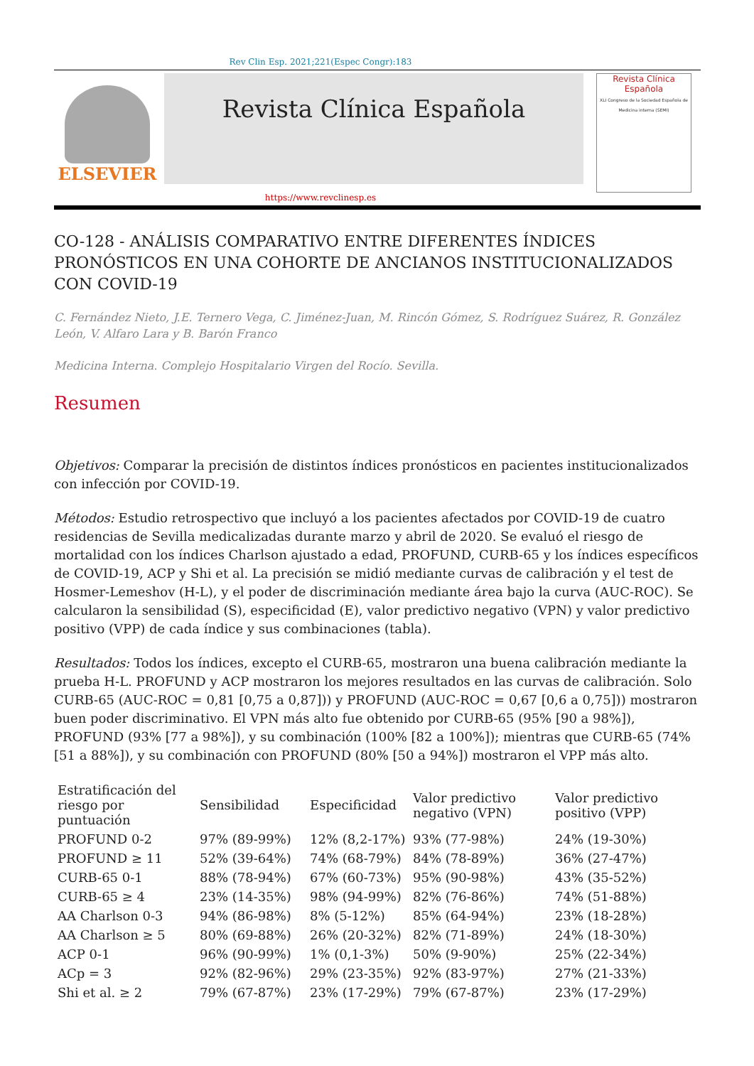Rev Clin Esp. 2021;221(Espec Congr):183
ELSEVIER
Revista Clínica Española
Revista Clínica
Española
XLI Congreso de la Sociedad Española de Medicina interna (SEMI)
https://www.revclinesp.es
CO-128 - ANÁLISIS COMPARATIVO ENTRE DIFERENTES ÍNDICES PRONÓSTICOS EN UNA COHORTE DE ANCIANOS INSTITUCIONALIZADOS CON COVID-19
C. Fernández Nieto, J.E. Ternero Vega, C. Jiménez-Juan, M. Rincón Gómez, S. Rodríguez Suárez, R. González León, V. Alfaro Lara y B. Barón Franco
Medicina Interna. Complejo Hospitalario Virgen del Rocío. Sevilla.
Resumen
Objetivos: Comparar la precisión de distintos índices pronósticos en pacientes institucionalizados con infección por COVID-19.
Métodos: Estudio retrospectivo que incluyó a los pacientes afectados por COVID-19 de cuatro residencias de Sevilla medicalizadas durante marzo y abril de 2020. Se evaluó el riesgo de mortalidad con los índices Charlson ajustado a edad, PROFUND, CURB-65 y los índices específicos de COVID-19, ACP y Shi et al. La precisión se midió mediante curvas de calibración y el test de Hosmer-Lemeshov (H-L), y el poder de discriminación mediante área bajo la curva (AUC-ROC). Se calcularon la sensibilidad (S), especificidad (E), valor predictivo negativo (VPN) y valor predictivo positivo (VPP) de cada índice y sus combinaciones (tabla).
Resultados: Todos los índices, excepto el CURB-65, mostraron una buena calibración mediante la prueba H-L. PROFUND y ACP mostraron los mejores resultados en las curvas de calibración. Solo CURB-65 (AUC-ROC = 0,81 [0,75 a 0,87])) y PROFUND (AUC-ROC = 0,67 [0,6 a 0,75])) mostraron buen poder discriminativo. El VPN más alto fue obtenido por CURB-65 (95% [90 a 98%]), PROFUND (93% [77 a 98%]), y su combinación (100% [82 a 100%]); mientras que CURB-65 (74% [51 a 88%]), y su combinación con PROFUND (80% [50 a 94%]) mostraron el VPP más alto.
| Estratificación del riesgo por puntuación | Sensibilidad | Especificidad | Valor predictivo negativo (VPN) | Valor predictivo positivo (VPP) |
| --- | --- | --- | --- | --- |
| PROFUND 0-2 | 97% (89-99%) | 12% (8,2-17%) | 93% (77-98%) | 24% (19-30%) |
| PROFUND ≥ 11 | 52% (39-64%) | 74% (68-79%) | 84% (78-89%) | 36% (27-47%) |
| CURB-65 0-1 | 88% (78-94%) | 67% (60-73%) | 95% (90-98%) | 43% (35-52%) |
| CURB-65 ≥ 4 | 23% (14-35%) | 98% (94-99%) | 82% (76-86%) | 74% (51-88%) |
| AA Charlson 0-3 | 94% (86-98%) | 8% (5-12%) | 85% (64-94%) | 23% (18-28%) |
| AA Charlson ≥ 5 | 80% (69-88%) | 26% (20-32%) | 82% (71-89%) | 24% (18-30%) |
| ACP 0-1 | 96% (90-99%) | 1% (0,1-3%) | 50% (9-90%) | 25% (22-34%) |
| ACp = 3 | 92% (82-96%) | 29% (23-35%) | 92% (83-97%) | 27% (21-33%) |
| Shi et al. ≥ 2 | 79% (67-87%) | 23% (17-29%) | 79% (67-87%) | 23% (17-29%) |